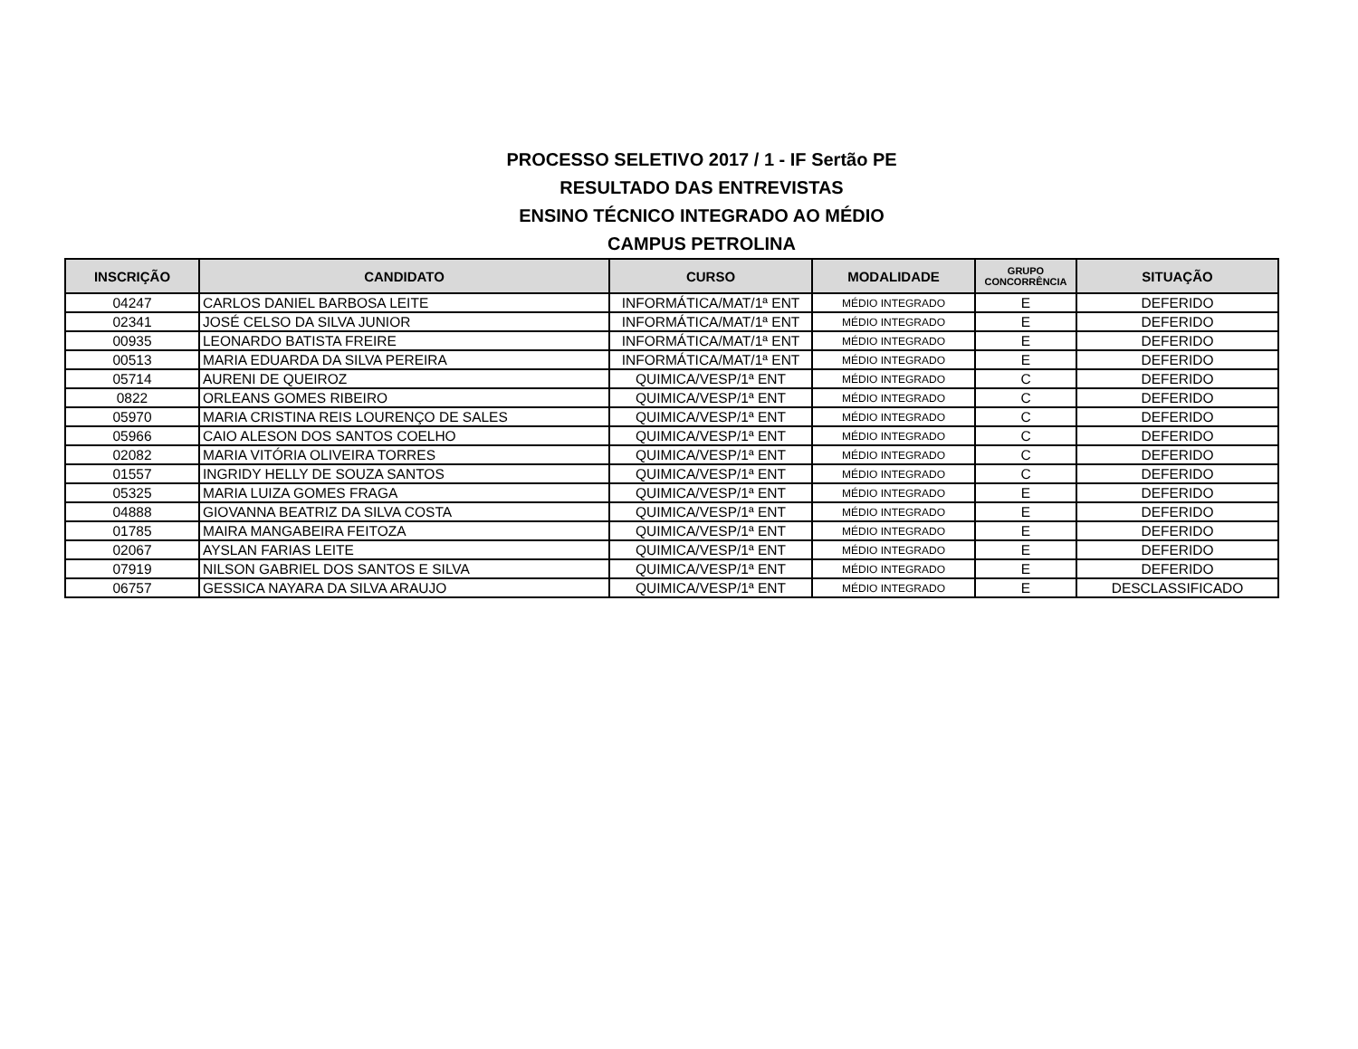PROCESSO SELETIVO 2017 / 1 - IF Sertão PE
RESULTADO DAS ENTREVISTAS
ENSINO TÉCNICO INTEGRADO AO MÉDIO
CAMPUS PETROLINA
| INSCRIÇÃO | CANDIDATO | CURSO | MODALIDADE | GRUPO CONCORRÊNCIA | SITUAÇÃO |
| --- | --- | --- | --- | --- | --- |
| 04247 | CARLOS DANIEL BARBOSA LEITE | INFORMÁTICA/MAT/1ª ENT | MÉDIO INTEGRADO | E | DEFERIDO |
| 02341 | JOSÉ CELSO DA SILVA JUNIOR | INFORMÁTICA/MAT/1ª ENT | MÉDIO INTEGRADO | E | DEFERIDO |
| 00935 | LEONARDO BATISTA FREIRE | INFORMÁTICA/MAT/1ª ENT | MÉDIO INTEGRADO | E | DEFERIDO |
| 00513 | MARIA EDUARDA DA SILVA PEREIRA | INFORMÁTICA/MAT/1ª ENT | MÉDIO INTEGRADO | E | DEFERIDO |
| 05714 | AURENI DE QUEIROZ | QUIMICA/VESP/1ª ENT | MÉDIO INTEGRADO | C | DEFERIDO |
| 0822 | ORLEANS GOMES RIBEIRO | QUIMICA/VESP/1ª ENT | MÉDIO INTEGRADO | C | DEFERIDO |
| 05970 | MARIA CRISTINA REIS LOURENÇO DE SALES | QUIMICA/VESP/1ª ENT | MÉDIO INTEGRADO | C | DEFERIDO |
| 05966 | CAIO ALESON DOS SANTOS COELHO | QUIMICA/VESP/1ª ENT | MÉDIO INTEGRADO | C | DEFERIDO |
| 02082 | MARIA VITÓRIA OLIVEIRA TORRES | QUIMICA/VESP/1ª ENT | MÉDIO INTEGRADO | C | DEFERIDO |
| 01557 | INGRIDY HELLY DE SOUZA SANTOS | QUIMICA/VESP/1ª ENT | MÉDIO INTEGRADO | C | DEFERIDO |
| 05325 | MARIA LUIZA GOMES FRAGA | QUIMICA/VESP/1ª ENT | MÉDIO INTEGRADO | E | DEFERIDO |
| 04888 | GIOVANNA BEATRIZ DA SILVA COSTA | QUIMICA/VESP/1ª ENT | MÉDIO INTEGRADO | E | DEFERIDO |
| 01785 | MAIRA MANGABEIRA FEITOZA | QUIMICA/VESP/1ª ENT | MÉDIO INTEGRADO | E | DEFERIDO |
| 02067 | AYSLAN FARIAS LEITE | QUIMICA/VESP/1ª ENT | MÉDIO INTEGRADO | E | DEFERIDO |
| 07919 | NILSON GABRIEL DOS SANTOS E SILVA | QUIMICA/VESP/1ª ENT | MÉDIO INTEGRADO | E | DEFERIDO |
| 06757 | GESSICA NAYARA DA SILVA ARAUJO | QUIMICA/VESP/1ª ENT | MÉDIO INTEGRADO | E | DESCLASSIFICADO |